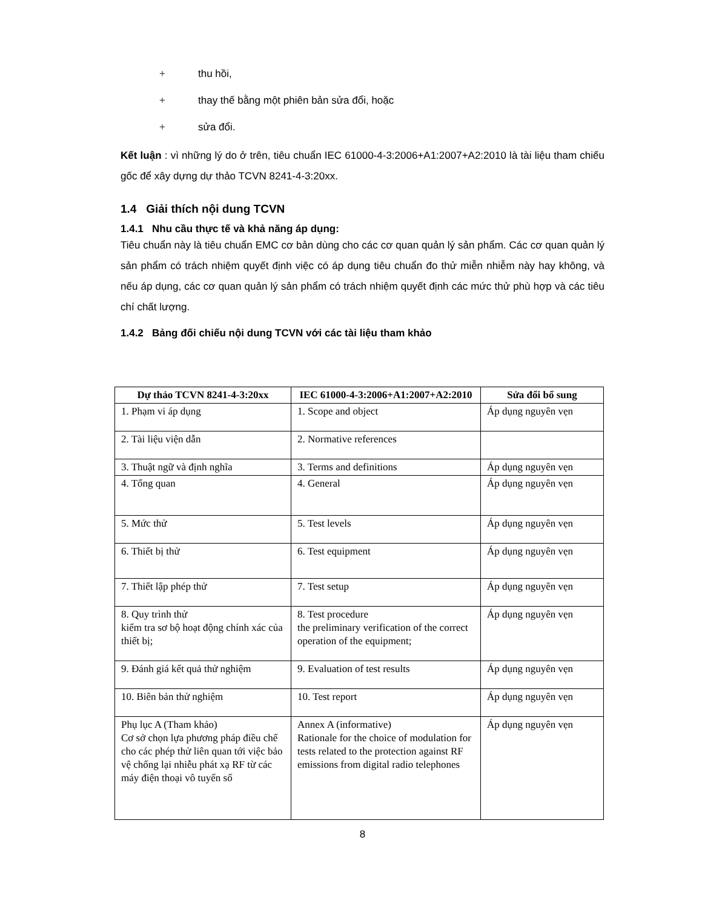+ thu hồi,
+ thay thế bằng một phiên bản sửa đổi, hoặc
+ sửa đổi.
Kết luận : vì những lý do ở trên, tiêu chuẩn IEC 61000-4-3:2006+A1:2007+A2:2010 là tài liệu tham chiếu gốc để xây dựng dự thảo TCVN 8241-4-3:20xx.
1.4 Giải thích nội dung TCVN
1.4.1 Nhu cầu thực tế và khả năng áp dụng:
Tiêu chuẩn này là tiêu chuẩn EMC cơ bản dùng cho các cơ quan quản lý sản phẩm. Các cơ quan quản lý sản phẩm có trách nhiệm quyết định việc có áp dụng tiêu chuẩn đo thử miễn nhiễm này hay không, và nếu áp dụng, các cơ quan quản lý sản phẩm có trách nhiệm quyết định các mức thử phù hợp và các tiêu chí chất lượng.
1.4.2 Bảng đối chiếu nội dung TCVN với các tài liệu tham khảo
| Dự thảo TCVN 8241-4-3:20xx | IEC 61000-4-3:2006+A1:2007+A2:2010 | Sửa đổi bổ sung |
| --- | --- | --- |
| 1. Phạm vi áp dụng | 1. Scope and object | Áp dụng nguyên vẹn |
| 2. Tài liệu viện dẫn | 2. Normative references | |
| 3. Thuật ngữ và định nghĩa | 3. Terms and definitions | Áp dụng nguyên vẹn |
| 4. Tổng quan | 4. General | Áp dụng nguyên vẹn |
| 5. Mức thử | 5. Test levels | Áp dụng nguyên vẹn |
| 6. Thiết bị thử | 6. Test equipment | Áp dụng nguyên vẹn |
| 7. Thiết lập phép thử | 7. Test setup | Áp dụng nguyên vẹn |
| 8. Quy trình thử kiểm tra sơ bộ hoạt động chính xác của thiết bị; | 8. Test procedure the preliminary verification of the correct operation of the equipment; | Áp dụng nguyên vẹn |
| 9. Đánh giá kết quả thử nghiệm | 9. Evaluation of test results | Áp dụng nguyên vẹn |
| 10. Biên bản thử nghiệm | 10. Test report | Áp dụng nguyên vẹn |
| Phụ lục A (Tham khảo) Cơ sở chọn lựa phương pháp điều chế cho các phép thử liên quan tới việc bảo vệ chống lại nhiễu phát xạ RF từ các máy điện thoại vô tuyến số | Annex A (informative) Rationale for the choice of modulation for tests related to the protection against RF emissions from digital radio telephones | Áp dụng nguyên vẹn |
8